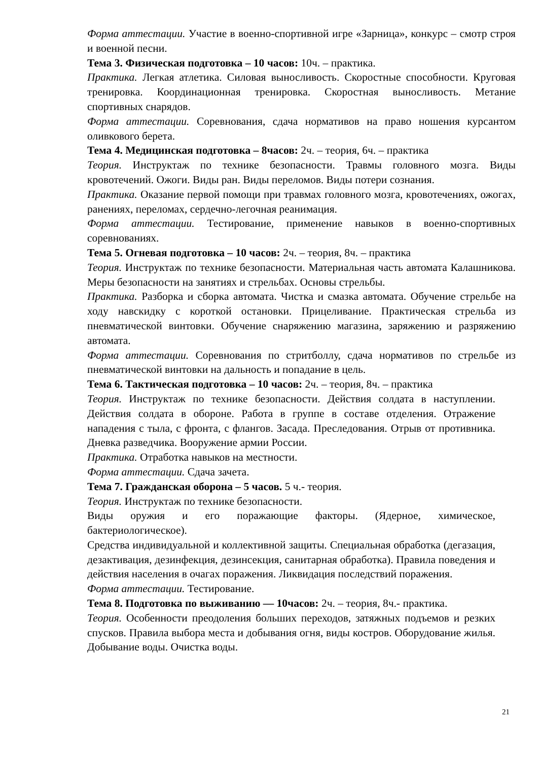Форма аттестации. Участие в военно-спортивной игре «Зарница», конкурс – смотр строя и военной песни.
Тема 3. Физическая подготовка – 10 часов: 10ч. – практика.
Практика. Легкая атлетика. Силовая выносливость. Скоростные способности. Круговая тренировка. Координационная тренировка. Скоростная выносливость. Метание спортивных снарядов.
Форма аттестации. Соревнования, сдача нормативов на право ношения курсантом оливкового берета.
Тема 4. Медицинская подготовка – 8часов: 2ч. – теория, 6ч. – практика
Теория. Инструктаж по технике безопасности. Травмы головного мозга. Виды кровотечений. Ожоги. Виды ран. Виды переломов. Виды потери сознания.
Практика. Оказание первой помощи при травмах головного мозга, кровотечениях, ожогах, ранениях, переломах, сердечно-легочная реанимация.
Форма аттестации. Тестирование, применение навыков в военно-спортивных соревнованиях.
Тема 5. Огневая подготовка – 10 часов: 2ч. – теория, 8ч. – практика
Теория. Инструктаж по технике безопасности. Материальная часть автомата Калашникова. Меры безопасности на занятиях и стрельбах. Основы стрельбы.
Практика. Разборка и сборка автомата. Чистка и смазка автомата. Обучение стрельбе на ходу навскидку с короткой остановки. Прицеливание. Практическая стрельба из пневматической винтовки. Обучение снаряжению магазина, заряжению и разряжению автомата.
Форма аттестации. Соревнования по стритболлу, сдача нормативов по стрельбе из пневматической винтовки на дальность и попадание в цель.
Тема 6. Тактическая подготовка – 10 часов: 2ч. – теория, 8ч. – практика
Теория. Инструктаж по технике безопасности. Действия солдата в наступлении. Действия солдата в обороне. Работа в группе в составе отделения. Отражение нападения с тыла, с фронта, с флангов. Засада. Преследования. Отрыв от противника. Дневка разведчика. Вооружение армии России.
Практика. Отработка навыков на местности.
Форма аттестации. Сдача зачета.
Тема 7. Гражданская оборона – 5 часов. 5 ч.- теория.
Теория. Инструктаж по технике безопасности.
Виды оружия и его поражающие факторы. (Ядерное, химическое, бактериологическое).
Средства индивидуальной и коллективной защиты. Специальная обработка (дегазация, дезактивация, дезинфекция, дезинсекция, санитарная обработка). Правила поведения и действия населения в очагах поражения. Ликвидация последствий поражения.
Форма аттестации. Тестирование.
Тема 8. Подготовка по выживанию — 10часов: 2ч. – теория, 8ч.- практика.
Теория. Особенности преодоления больших переходов, затяжных подъемов и резких спусков. Правила выбора места и добывания огня, виды костров. Оборудование жилья. Добывание воды. Очистка воды.
21